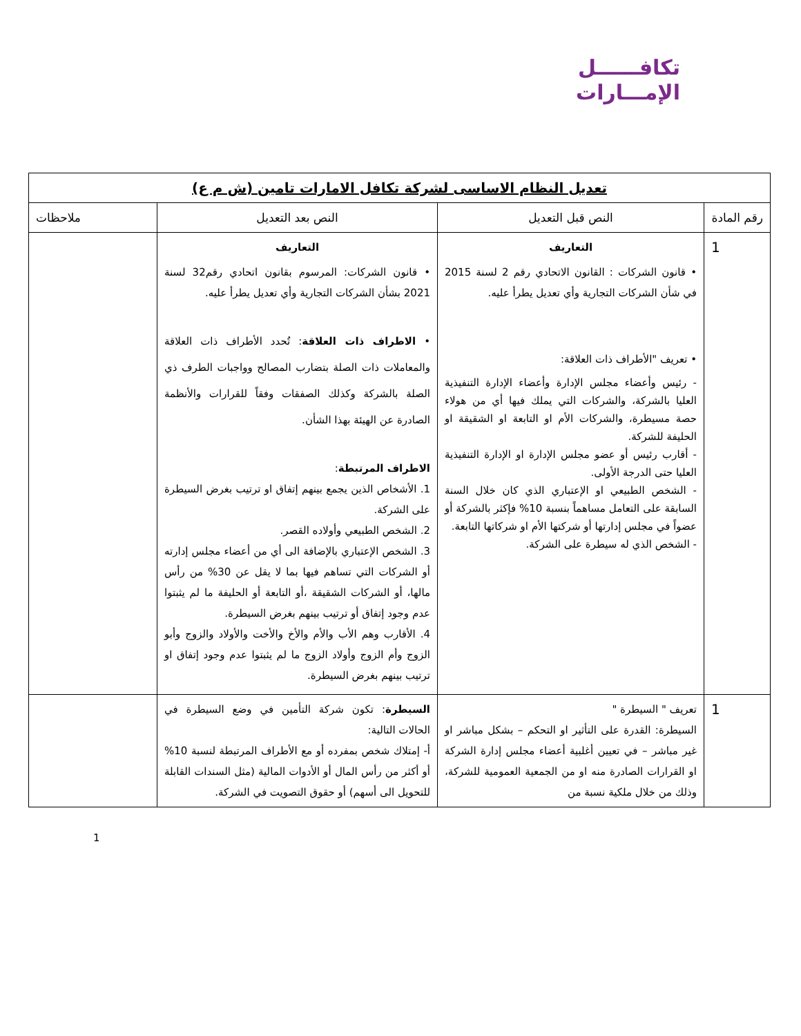تكافــــــل
الإمـــارات
| تعديل النظام الاساسى لشركة تكافل الامارات تامين (ش م ع) | | | |
| --- | --- | --- | --- |
| رقم المادة | النص قبل التعديل | النص بعد التعديل | ملاحظات |
| 1 | التعاريف • قانون الشركات : القانون الاتحادي رقم 2 لسنة 2015 في شأن الشركات التجارية وأي تعديل يطرأ عليه. • تعريف "الأطراف ذات العلاقة: - رئيس وأعضاء مجلس الإدارة وأعضاء الإدارة التنفيذية العليا بالشركة، والشركات التي يملك فيها أي من هولاء حصة مسيطرة، والشركات الأم او التابعة او الشقيقة او الحليفة للشركة. - أقارب رئيس أو عضو مجلس الإدارة او الإدارة التنفيذية العليا حتى الدرجة الأولى. - الشخص الطبيعي او الإعتباري الذي كان خلال السنة السابقة على التعامل مساهماً بنسبة 10% فإكثر بالشركة أو عضواً في مجلس إدارتها أو شركتها الأم او شركاتها التابعة. - الشخص الذي له سيطرة على الشركة. | التعاريف • قانون الشركات: المرسوم بقانون اتحادي رقم32 لسنة 2021 بشأن الشركات التجارية وأي تعديل يطرأ عليه. • الاطراف ذات العلاقة : تُحدد الأطراف ذات العلاقة والمعاملات ذات الصلة بتضارب المصالح وواجبات الطرف ذي الصلة بالشركة وكذلك الصفقات وفقاً للقرارات والأنظمة الصادرة عن الهيئة بهذا الشأن. الاطراف المرتبطة : 1. الأشخاص الذين يجمع بينهم إتفاق او ترتيب بغرض السيطرة على الشركة. 2. الشخص الطبيعي وأولاده القصر. 3. الشخص الإعتباري بالإضافة الى أي من أعضاء مجلس إدارته أو الشركات التي تساهم فيها بما لا يقل عن 30% من رأس مالها، أو الشركات الشقيقة ،أو التابعة أو الحليفة ما لم يثبتوا عدم وجود إتفاق أو ترتيب بينهم بغرض السيطرة. 4. الأقارب وهم الأب والأم والأخ والأخت والأولاد والزوج وأبو الزوج وأم الزوج وأولاد الزوج ما لم يثبتوا عدم وجود إتفاق او ترتيب بينهم بغرض السيطرة. | |
| 1 | تعريف " السيطرة " السيطرة: القدرة على التأثير او التحكم – بشكل مباشر او غير مباشر – في تعيين أغلبية أعضاء مجلس إدارة الشركة او القرارات الصادرة منه او من الجمعية العمومية للشركة، وذلك من خلال ملكية نسبة من | السيطرة : تكون شركة التأمين في وضع السيطرة في الحالات التالية: أ- إمتلاك شخص بمفرده أو مع الأطراف المرتبطة لنسبة 10% أو أكثر من رأس المال أو الأدوات المالية (مثل السندات القابلة للتحويل الى أسهم) أو حقوق التصويت في الشركة. | |
1